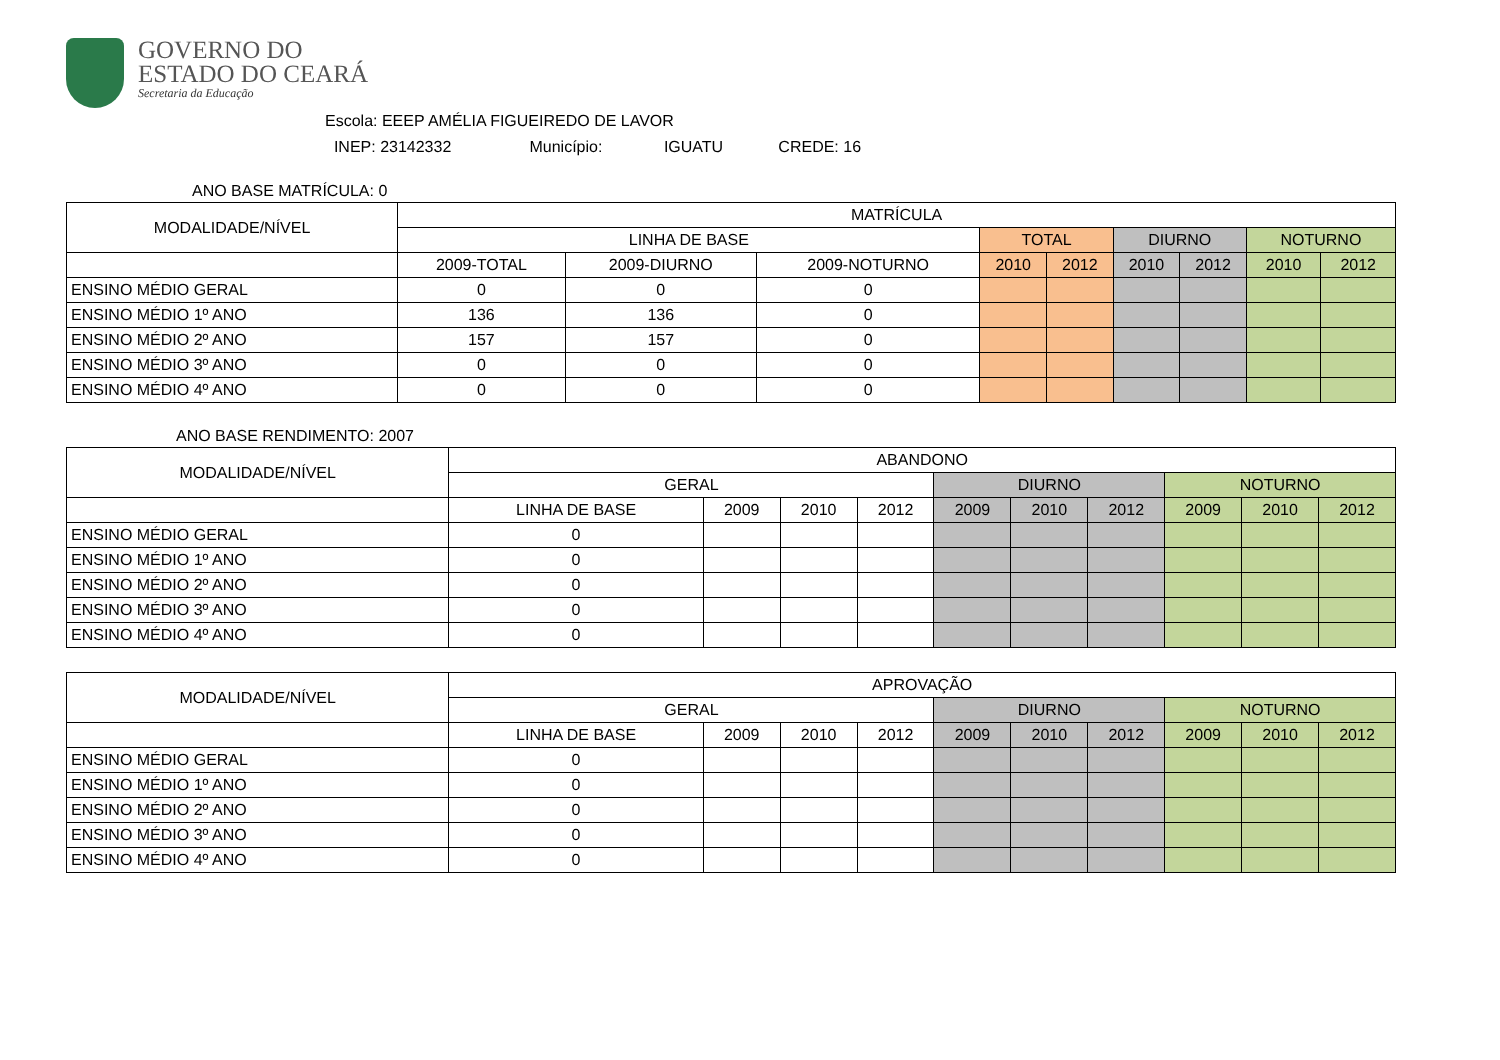GOVERNO DO
ESTADO DO CEARÁ
Secretaria da Educação
Escola: EEEP AMÉLIA FIGUEIREDO DE LAVOR
INEP: 23142332 Município: IGUATU CREDE: 16
ANO BASE MATRÍCULA: 0
| MODALIDADE/NÍVEL | MATRÍCULA | | | | | | | | |
| --- | --- | --- | --- | --- | --- | --- | --- | --- | --- |
| | LINHA DE BASE | | | TOTAL | | DIURNO | | NOTURNO | |
| | 2009-TOTAL | 2009-DIURNO | 2009-NOTURNO | 2010 | 2012 | 2010 | 2012 | 2010 | 2012 |
| ENSINO MÉDIO GERAL | 0 | 0 | 0 | | | | | | |
| ENSINO MÉDIO 1º ANO | 136 | 136 | 0 | | | | | | |
| ENSINO MÉDIO 2º ANO | 157 | 157 | 0 | | | | | | |
| ENSINO MÉDIO 3º ANO | 0 | 0 | 0 | | | | | | |
| ENSINO MÉDIO 4º ANO | 0 | 0 | 0 | | | | | | |
ANO BASE RENDIMENTO: 2007
| MODALIDADE/NÍVEL | ABANDONO | | | | | | | | | |
| --- | --- | --- | --- | --- | --- | --- | --- | --- | --- | --- |
| | GERAL | | | | DIURNO | | | NOTURNO | | |
| | LINHA DE BASE | 2009 | 2010 | 2012 | 2009 | 2010 | 2012 | 2009 | 2010 | 2012 |
| ENSINO MÉDIO GERAL | 0 | | | | | | | | | |
| ENSINO MÉDIO 1º ANO | 0 | | | | | | | | | |
| ENSINO MÉDIO 2º ANO | 0 | | | | | | | | | |
| ENSINO MÉDIO 3º ANO | 0 | | | | | | | | | |
| ENSINO MÉDIO 4º ANO | 0 | | | | | | | | | |
| MODALIDADE/NÍVEL | APROVAÇÃO | | | | | | | | | |
| --- | --- | --- | --- | --- | --- | --- | --- | --- | --- | --- |
| | GERAL | | | | DIURNO | | | NOTURNO | | |
| | LINHA DE BASE | 2009 | 2010 | 2012 | 2009 | 2010 | 2012 | 2009 | 2010 | 2012 |
| ENSINO MÉDIO GERAL | 0 | | | | | | | | | |
| ENSINO MÉDIO 1º ANO | 0 | | | | | | | | | |
| ENSINO MÉDIO 2º ANO | 0 | | | | | | | | | |
| ENSINO MÉDIO 3º ANO | 0 | | | | | | | | | |
| ENSINO MÉDIO 4º ANO | 0 | | | | | | | | | |